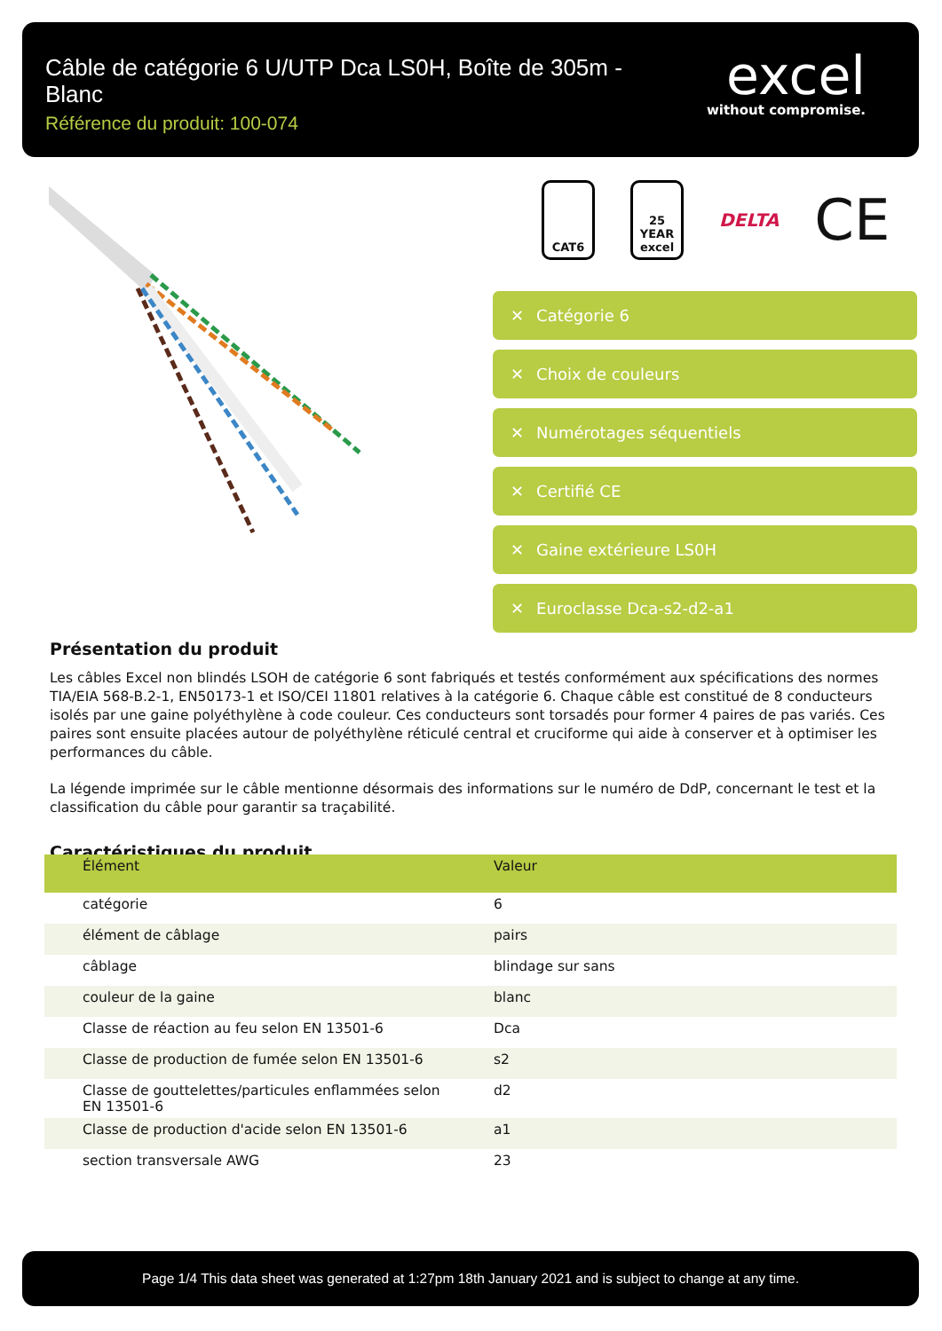Câble de catégorie 6 U/UTP Dca LS0H, Boîte de 305m - Blanc
Référence du produit: 100-074
excel
without compromise.
CAT6
25 YEAR excel
DELTA
CE
✕ Catégorie 6
✕ Choix de couleurs
✕ Numérotages séquentiels
✕ Certifié CE
✕ Gaine extérieure LS0H
✕ Euroclasse Dca-s2-d2-a1
Présentation du produit
Les câbles Excel non blindés LSOH de catégorie 6 sont fabriqués et testés conformément aux spécifications des normes TIA/EIA 568-B.2-1, EN50173-1 et ISO/CEI 11801 relatives à la catégorie 6. Chaque câble est constitué de 8 conducteurs isolés par une gaine polyéthylène à code couleur. Ces conducteurs sont torsadés pour former 4 paires de pas variés. Ces paires sont ensuite placées autour de polyéthylène réticulé central et cruciforme qui aide à conserver et à optimiser les performances du câble.
La légende imprimée sur le câble mentionne désormais des informations sur le numéro de DdP, concernant le test et la classification du câble pour garantir sa traçabilité.
Caractéristiques du produit
| Élément | Valeur |
| --- | --- |
| catégorie | 6 |
| élément de câblage | pairs |
| câblage | blindage sur sans |
| couleur de la gaine | blanc |
| Classe de réaction au feu selon EN 13501-6 | Dca |
| Classe de production de fumée selon EN 13501-6 | s2 |
| Classe de gouttelettes/particules enflammées selon EN 13501-6 | d2 |
| Classe de production d'acide selon EN 13501-6 | a1 |
| section transversale AWG | 23 |
Page 1/4 This data sheet was generated at 1:27pm 18th January 2021 and is subject to change at any time.